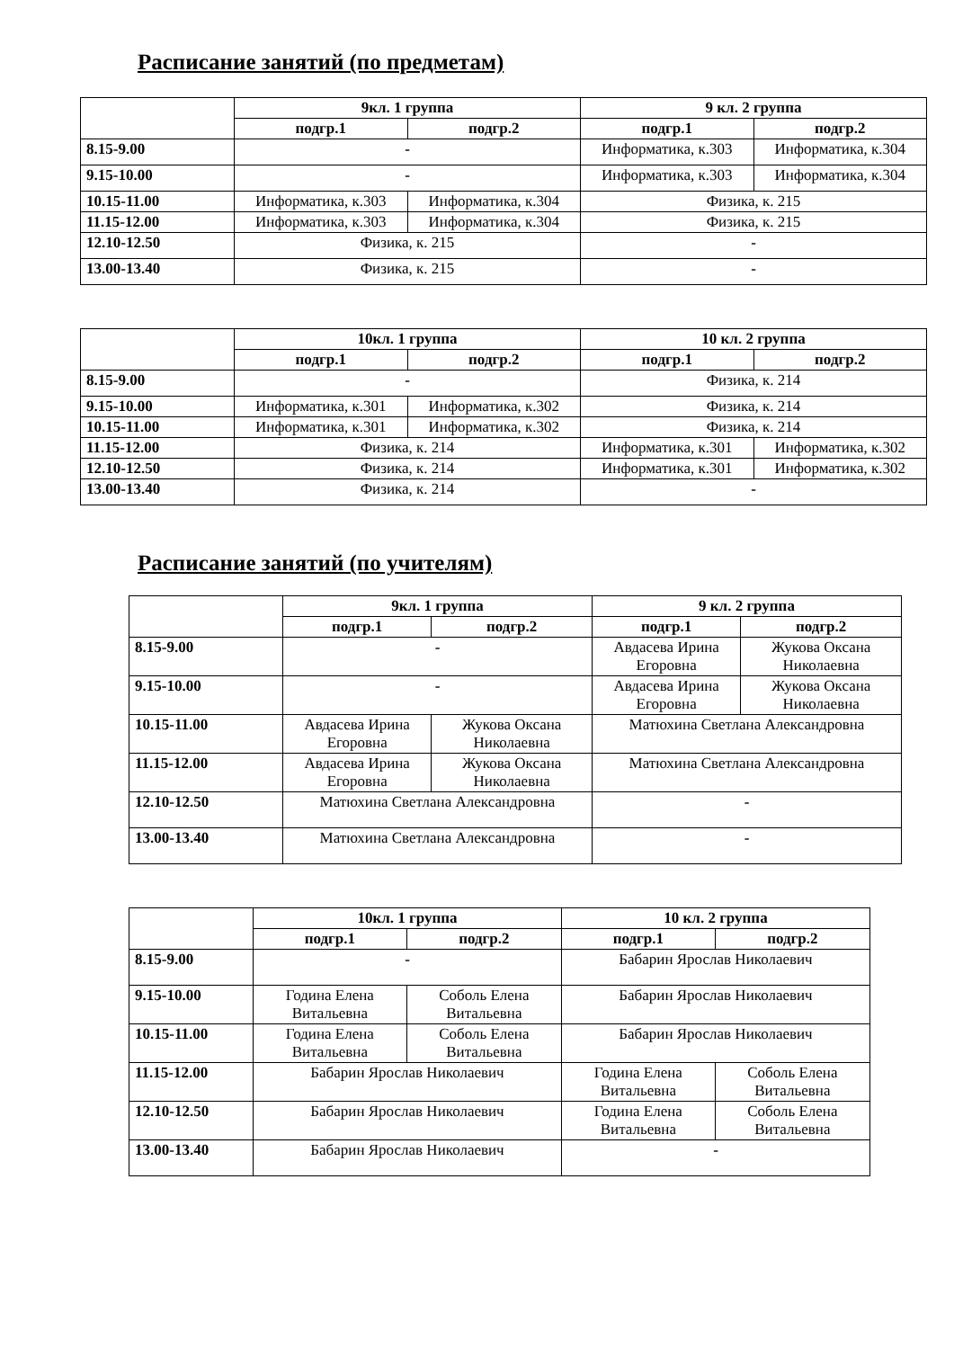Расписание занятий (по предметам)
| | 9кл. 1 группа | | 9 кл. 2 группа | |
| --- | --- | --- | --- | --- |
| | подгр.1 | подгр.2 | подгр.1 | подгр.2 |
| 8.15-9.00 | - | | Информатика, к.303 | Информатика, к.304 |
| 9.15-10.00 | - | | Информатика, к.303 | Информатика, к.304 |
| 10.15-11.00 | Информатика, к.303 | Информатика, к.304 | Физика, к. 215 | |
| 11.15-12.00 | Информатика, к.303 | Информатика, к.304 | Физика, к. 215 | |
| 12.10-12.50 | Физика, к. 215 | | - | |
| 13.00-13.40 | Физика, к. 215 | | - | |
| | 10кл. 1 группа | | 10 кл. 2 группа | |
| --- | --- | --- | --- | --- |
| | подгр.1 | подгр.2 | подгр.1 | подгр.2 |
| 8.15-9.00 | - | | Физика, к. 214 | |
| 9.15-10.00 | Информатика, к.301 | Информатика, к.302 | Физика, к. 214 | |
| 10.15-11.00 | Информатика, к.301 | Информатика, к.302 | Физика, к. 214 | |
| 11.15-12.00 | Физика, к. 214 | | Информатика, к.301 | Информатика, к.302 |
| 12.10-12.50 | Физика, к. 214 | | Информатика, к.301 | Информатика, к.302 |
| 13.00-13.40 | Физика, к. 214 | | - | |
Расписание занятий (по учителям)
| | 9кл. 1 группа | | 9 кл. 2 группа | |
| --- | --- | --- | --- | --- |
| | подгр.1 | подгр.2 | подгр.1 | подгр.2 |
| 8.15-9.00 | - | | Авдасева Ирина Егоровна | Жукова Оксана Николаевна |
| 9.15-10.00 | - | | Авдасева Ирина Егоровна | Жукова Оксана Николаевна |
| 10.15-11.00 | Авдасева Ирина Егоровна | Жукова Оксана Николаевна | Матюхина Светлана Александровна | |
| 11.15-12.00 | Авдасева Ирина Егоровна | Жукова Оксана Николаевна | Матюхина Светлана Александровна | |
| 12.10-12.50 | Матюхина Светлана Александровна | | - | |
| 13.00-13.40 | Матюхина Светлана Александровна | | - | |
| | 10кл. 1 группа | | 10 кл. 2 группа | |
| --- | --- | --- | --- | --- |
| | подгр.1 | подгр.2 | подгр.1 | подгр.2 |
| 8.15-9.00 | - | | Бабарин Ярослав Николаевич | |
| 9.15-10.00 | Година Елена Витальевна | Соболь Елена Витальевна | Бабарин Ярослав Николаевич | |
| 10.15-11.00 | Година Елена Витальевна | Соболь Елена Витальевна | Бабарин Ярослав Николаевич | |
| 11.15-12.00 | Бабарин Ярослав Николаевич | | Година Елена Витальевна | Соболь Елена Витальевна |
| 12.10-12.50 | Бабарин Ярослав Николаевич | | Година Елена Витальевна | Соболь Елена Витальевна |
| 13.00-13.40 | Бабарин Ярослав Николаевич | | - | |